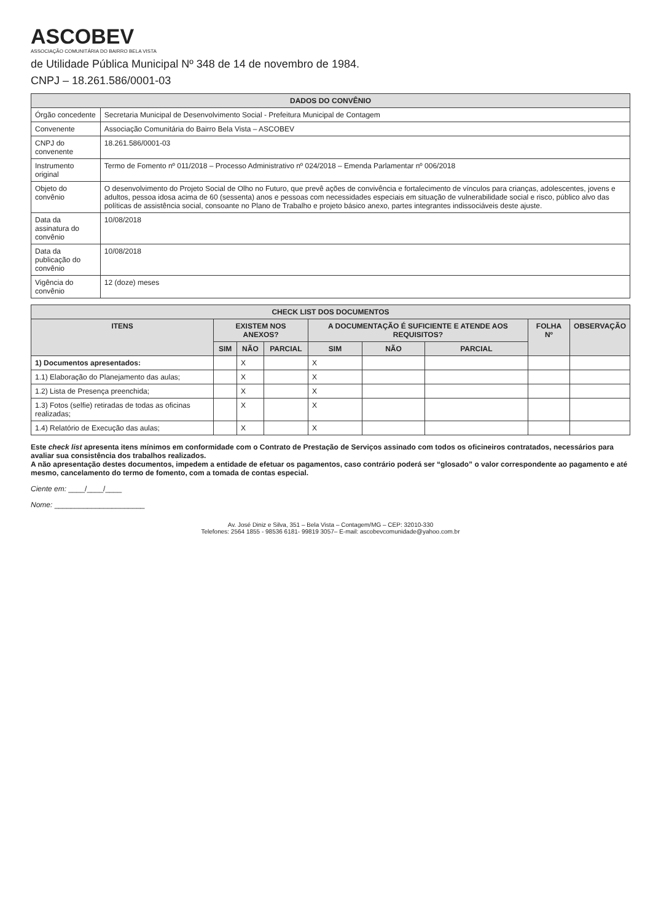ASCOBEV
ASSOCIAÇÃO COMUNITÁRIA DO BAIRRO BELA VISTA
de Utilidade Pública Municipal Nº 348 de 14 de novembro de 1984.
CNPJ – 18.261.586/0001-03
| DADOS DO CONVÊNIO | |
| --- | --- |
| Órgão concedente | Secretaria Municipal de Desenvolvimento Social - Prefeitura Municipal de Contagem |
| Convenente | Associação Comunitária do Bairro Bela Vista – ASCOBEV |
| CNPJ do convenente | 18.261.586/0001-03 |
| Instrumento original | Termo de Fomento nº 011/2018 – Processo Administrativo nº 024/2018 – Emenda Parlamentar nº 006/2018 |
| Objeto do convênio | O desenvolvimento do Projeto Social de Olho no Futuro, que prevê ações de convivência e fortalecimento de vínculos para crianças, adolescentes, jovens e adultos, pessoa idosa acima de 60 (sessenta) anos e pessoas com necessidades especiais em situação de vulnerabilidade social e risco, público alvo das políticas de assistência social, consoante no Plano de Trabalho e projeto básico anexo, partes integrantes indissociáveis deste ajuste. |
| Data da assinatura do convênio | 10/08/2018 |
| Data da publicação do convênio | 10/08/2018 |
| Vigência do convênio | 12 (doze) meses |
| CHECK LIST DOS DOCUMENTOS | | | | | | | | |
| --- | --- | --- | --- | --- | --- | --- | --- | --- |
| ITENS | EXISTEM NOS ANEXOS? | | | A DOCUMENTAÇÃO É SUFICIENTE E ATENDE AOS REQUISITOS? | | | FOLHA Nº | OBSERVAÇÃO |
| | SIM | NÃO | PARCIAL | SIM | NÃO | PARCIAL | | |
| 1) Documentos apresentados: | | X | | X | | | | |
| 1.1) Elaboração do Planejamento das aulas; | | X | | X | | | | |
| 1.2) Lista de Presença preenchida; | | X | | X | | | | |
| 1.3) Fotos (selfie) retiradas de todas as oficinas realizadas; | | X | | X | | | | |
| 1.4) Relatório de Execução das aulas; | | X | | X | | | | |
Este check list apresenta itens mínimos em conformidade com o Contrato de Prestação de Serviços assinado com todos os oficineiros contratados, necessários para avaliar sua consistência dos trabalhos realizados.
A não apresentação destes documentos, impedem a entidade de efetuar os pagamentos, caso contrário poderá ser “glosado” o valor correspondente ao pagamento e até mesmo, cancelamento do termo de fomento, com a tomada de contas especial.
Ciente em: ____/____/____
Nome: ______________________
Av. José Diniz e Silva, 351 – Bela Vista – Contagem/MG – CEP: 32010-330
Telefones: 2564 1855 - 98536 6181- 99819 3057– E-mail: ascobevcomunidade@yahoo.com.br